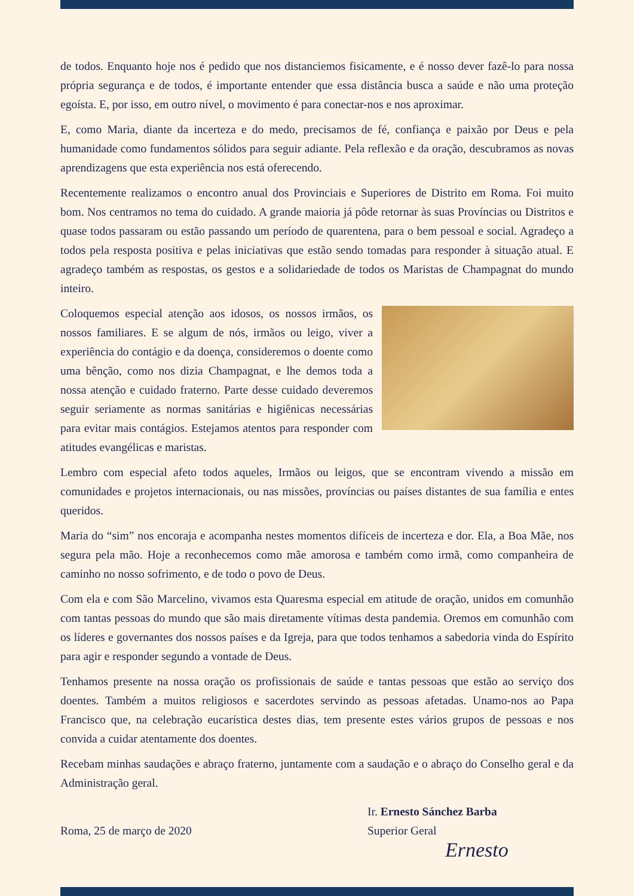de todos. Enquanto hoje nos é pedido que nos distanciemos fisicamente, e é nosso dever fazê-lo para nossa própria segurança e de todos, é importante entender que essa distância busca a saúde e não uma proteção egoísta. E, por isso, em outro nível, o movimento é para conectar-nos e nos aproximar.
E, como Maria, diante da incerteza e do medo, precisamos de fé, confiança e paixão por Deus e pela humanidade como fundamentos sólidos para seguir adiante. Pela reflexão e da oração, descubramos as novas aprendizagens que esta experiência nos está oferecendo.
Recentemente realizamos o encontro anual dos Provinciais e Superiores de Distrito em Roma. Foi muito bom. Nos centramos no tema do cuidado. A grande maioria já pôde retornar às suas Províncias ou Distritos e quase todos passaram ou estão passando um período de quarentena, para o bem pessoal e social. Agradeço a todos pela resposta positiva e pelas iniciativas que estão sendo tomadas para responder à situação atual. E agradeço também as respostas, os gestos e a solidariedade de todos os Maristas de Champagnat do mundo inteiro.
Coloquemos especial atenção aos idosos, os nossos irmãos, os nossos familiares. E se algum de nós, irmãos ou leigo, viver a experiência do contágio e da doença, consideremos o doente como uma bênção, como nos dizia Champagnat, e lhe demos toda a nossa atenção e cuidado fraterno. Parte desse cuidado deveremos seguir seriamente as normas sanitárias e higiênicas necessárias para evitar mais contágios. Estejamos atentos para responder com atitudes evangélicas e maristas.
Lembro com especial afeto todos aqueles, Irmãos ou leigos, que se encontram vivendo a missão em comunidades e projetos internacionais, ou nas missões, províncias ou países distantes de sua família e entes queridos.
Maria do “sim” nos encoraja e acompanha nestes momentos difíceis de incerteza e dor. Ela, a Boa Mãe, nos segura pela mão. Hoje a reconhecemos como mãe amorosa e também como irmã, como companheira de caminho no nosso sofrimento, e de todo o povo de Deus.
Com ela e com São Marcelino, vivamos esta Quaresma especial em atitude de oração, unidos em comunhão com tantas pessoas do mundo que são mais diretamente vítimas desta pandemia. Oremos em comunhão com os líderes e governantes dos nossos países e da Igreja, para que todos tenhamos a sabedoria vinda do Espírito para agir e responder segundo a vontade de Deus.
Tenhamos presente na nossa oração os profissionais de saúde e tantas pessoas que estão ao serviço dos doentes. Também a muitos religiosos e sacerdotes servindo as pessoas afetadas. Unamo-nos ao Papa Francisco que, na celebração eucarística destes dias, tem presente estes vários grupos de pessoas e nos convida a cuidar atentamente dos doentes.
Recebam minhas saudações e abraço fraterno, juntamente com a saudação e o abraço do Conselho geral e da Administração geral.
Roma, 25 de março de 2020
Ir. Ernesto Sánchez Barba
Superior Geral
Ernesto